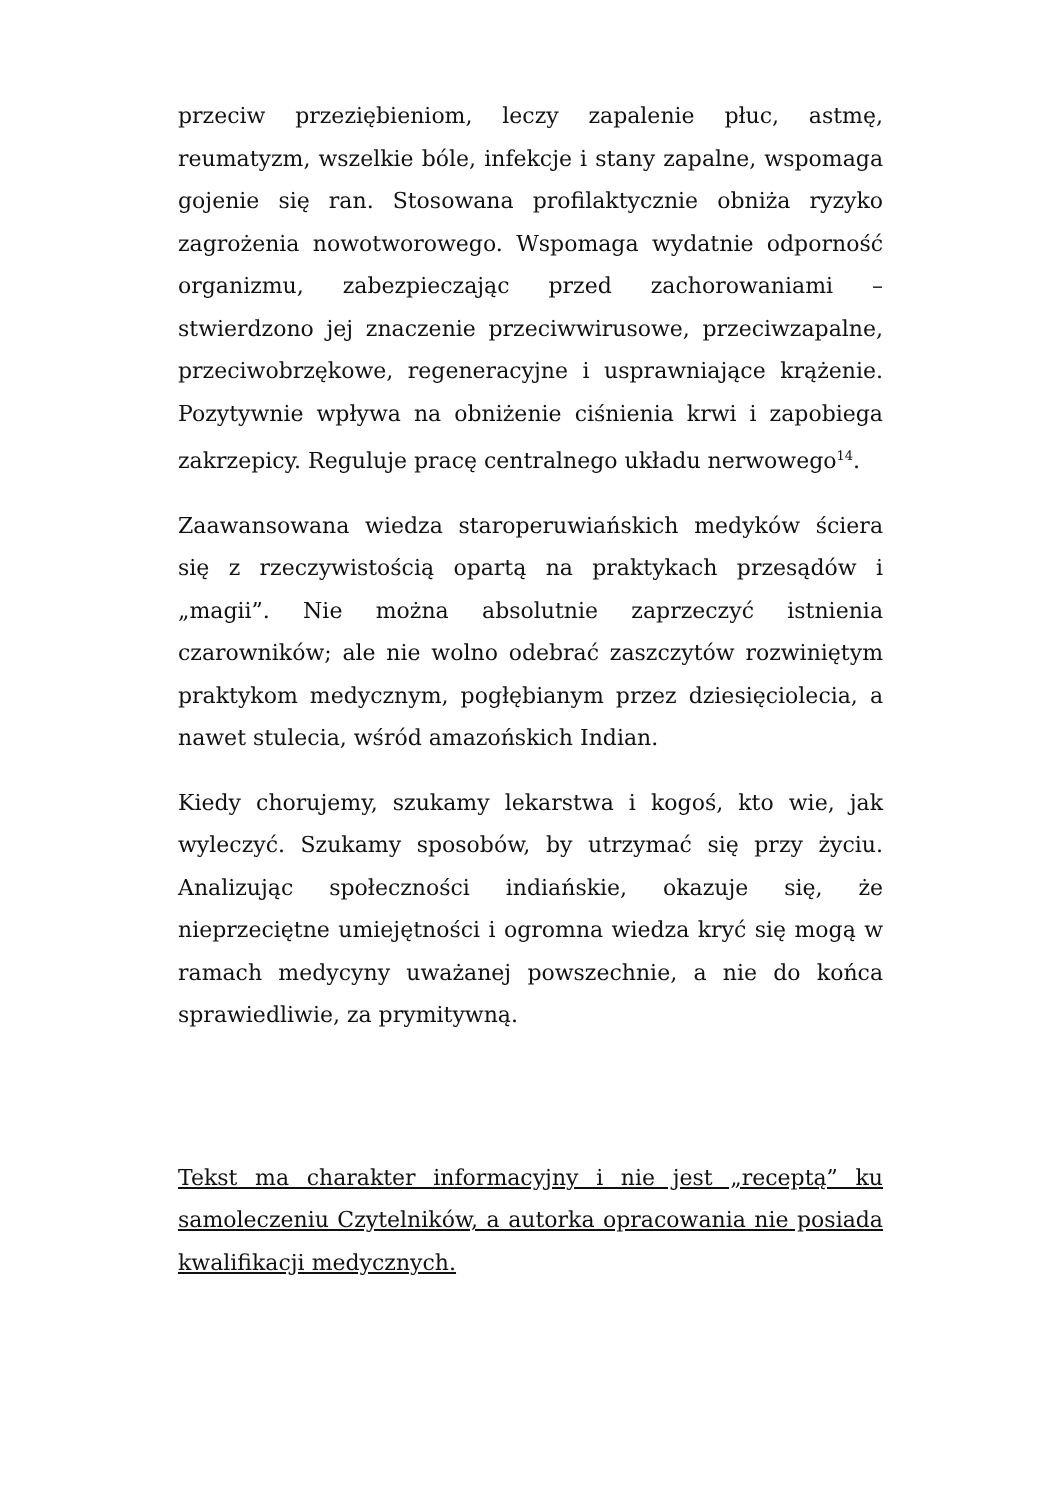przeciw przeziębieniom, leczy zapalenie płuc, astmę, reumatyzm, wszelkie bóle, infekcje i stany zapalne, wspomaga gojenie się ran. Stosowana profilaktycznie obniża ryzyko zagrożenia nowotworowego. Wspomaga wydatnie odporność organizmu, zabezpieczając przed zachorowaniami – stwierdzono jej znaczenie przeciwwirusowe, przeciwzapalne, przeciwobrzękowe, regeneracyjne i usprawniające krążenie. Pozytywnie wpływa na obniżenie ciśnienia krwi i zapobiega zakrzepicy. Reguluje pracę centralnego układu nerwowego<sup>14</sup>.
Zaawansowana wiedza staroperuwiańskich medyków ściera się z rzeczywistością opartą na praktykach przesądów i „magii”. Nie można absolutnie zaprzeczyć istnienia czarowników; ale nie wolno odebrać zaszczytów rozwiniętym praktykom medycznym, pogłębianym przez dziesięciolecia, a nawet stulecia, wśród amazońskich Indian.
Kiedy chorujemy, szukamy lekarstwa i kogoś, kto wie, jak wyleczyć. Szukamy sposobów, by utrzymać się przy życiu. Analizując społeczności indiańskie, okazuje się, że nieprzeciętne umiejętności i ogromna wiedza kryć się mogą w ramach medycyny uważanej powszechnie, a nie do końca sprawiedliwie, za prymitywną.
Tekst ma charakter informacyjny i nie jest „receptą” ku samoleczeniu Czytelników, a autorka opracowania nie posiada kwalifikacji medycznych.